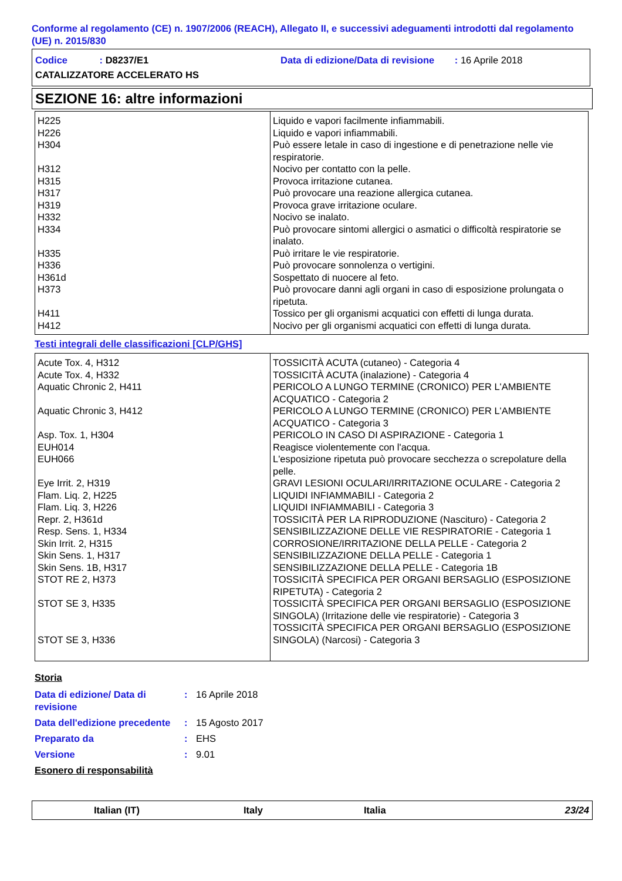Conforme al regolamento (CE) n. 1907/2006 (REACH), Allegato II, e successivi adeguamenti introdotti dal regolamento (UE) n. 2015/830
Codice : D8237/E1 Data di edizione/Data di revisione : 16 Aprile 2018
CATALIZZATORE ACCELERATO HS
SEZIONE 16: altre informazioni
| H225 H226 H304 H312 H315 H317 H319 H332 H334 H335 H336 H361d H373 H411 H412 | Liquido e vapori facilmente infiammabili. Liquido e vapori infiammabili. Può essere letale in caso di ingestione e di penetrazione nelle vie respiratorie. Nocivo per contatto con la pelle. Provoca irritazione cutanea. Può provocare una reazione allergica cutanea. Provoca grave irritazione oculare. Nocivo se inalato. Può provocare sintomi allergici o asmatici o difficoltà respiratorie se inalato. Può irritare le vie respiratorie. Può provocare sonnolenza o vertigini. Sospettato di nuocere al feto. Può provocare danni agli organi in caso di esposizione prolungata o ripetuta. Tossico per gli organismi acquatici con effetti di lunga durata. Nocivo per gli organismi acquatici con effetti di lunga durata. |
Testi integrali delle classificazioni [CLP/GHS]
| Acute Tox. 4, H312 Acute Tox. 4, H332 Aquatic Chronic 2, H411 Aquatic Chronic 3, H412 Asp. Tox. 1, H304 EUH014 EUH066 Eye Irrit. 2, H319 Flam. Liq. 2, H225 Flam. Liq. 3, H226 Repr. 2, H361d Resp. Sens. 1, H334 Skin Irrit. 2, H315 Skin Sens. 1, H317 Skin Sens. 1B, H317 STOT RE 2, H373 STOT SE 3, H335 STOT SE 3, H336 | TOSSICITÀ ACUTA (cutaneo) - Categoria 4 TOSSICITÀ ACUTA (inalazione) - Categoria 4 PERICOLO A LUNGO TERMINE (CRONICO) PER L'AMBIENTE ACQUATICO - Categoria 2 PERICOLO A LUNGO TERMINE (CRONICO) PER L'AMBIENTE ACQUATICO - Categoria 3 PERICOLO IN CASO DI ASPIRAZIONE - Categoria 1 Reagisce violentemente con l'acqua. L'esposizione ripetuta può provocare secchezza o screpolature della pelle. GRAVI LESIONI OCULARI/IRRITAZIONE OCULARE - Categoria 2 LIQUIDI INFIAMMABILI - Categoria 2 LIQUIDI INFIAMMABILI - Categoria 3 TOSSICITÀ PER LA RIPRODUZIONE (Nascituro) - Categoria 2 SENSIBILIZZAZIONE DELLE VIE RESPIRATORIE - Categoria 1 CORROSIONE/IRRITAZIONE DELLA PELLE - Categoria 2 SENSIBILIZZAZIONE DELLA PELLE - Categoria 1 SENSIBILIZZAZIONE DELLA PELLE - Categoria 1B TOSSICITÀ SPECIFICA PER ORGANI BERSAGLIO (ESPOSIZIONE RIPETUTA) - Categoria 2 TOSSICITÀ SPECIFICA PER ORGANI BERSAGLIO (ESPOSIZIONE SINGOLA) (Irritazione delle vie respiratorie) - Categoria 3 TOSSICITÀ SPECIFICA PER ORGANI BERSAGLIO (ESPOSIZIONE SINGOLA) (Narcosi) - Categoria 3 |
Storia
| Data di edizione/ Data di revisione | : | 16 Aprile 2018 |
| Data dell'edizione precedente | : | 15 Agosto 2017 |
| Preparato da | : | EHS |
| Versione | : | 9.01 |
Esonero di responsabilità
Italian (IT) Italy Italia 23/24